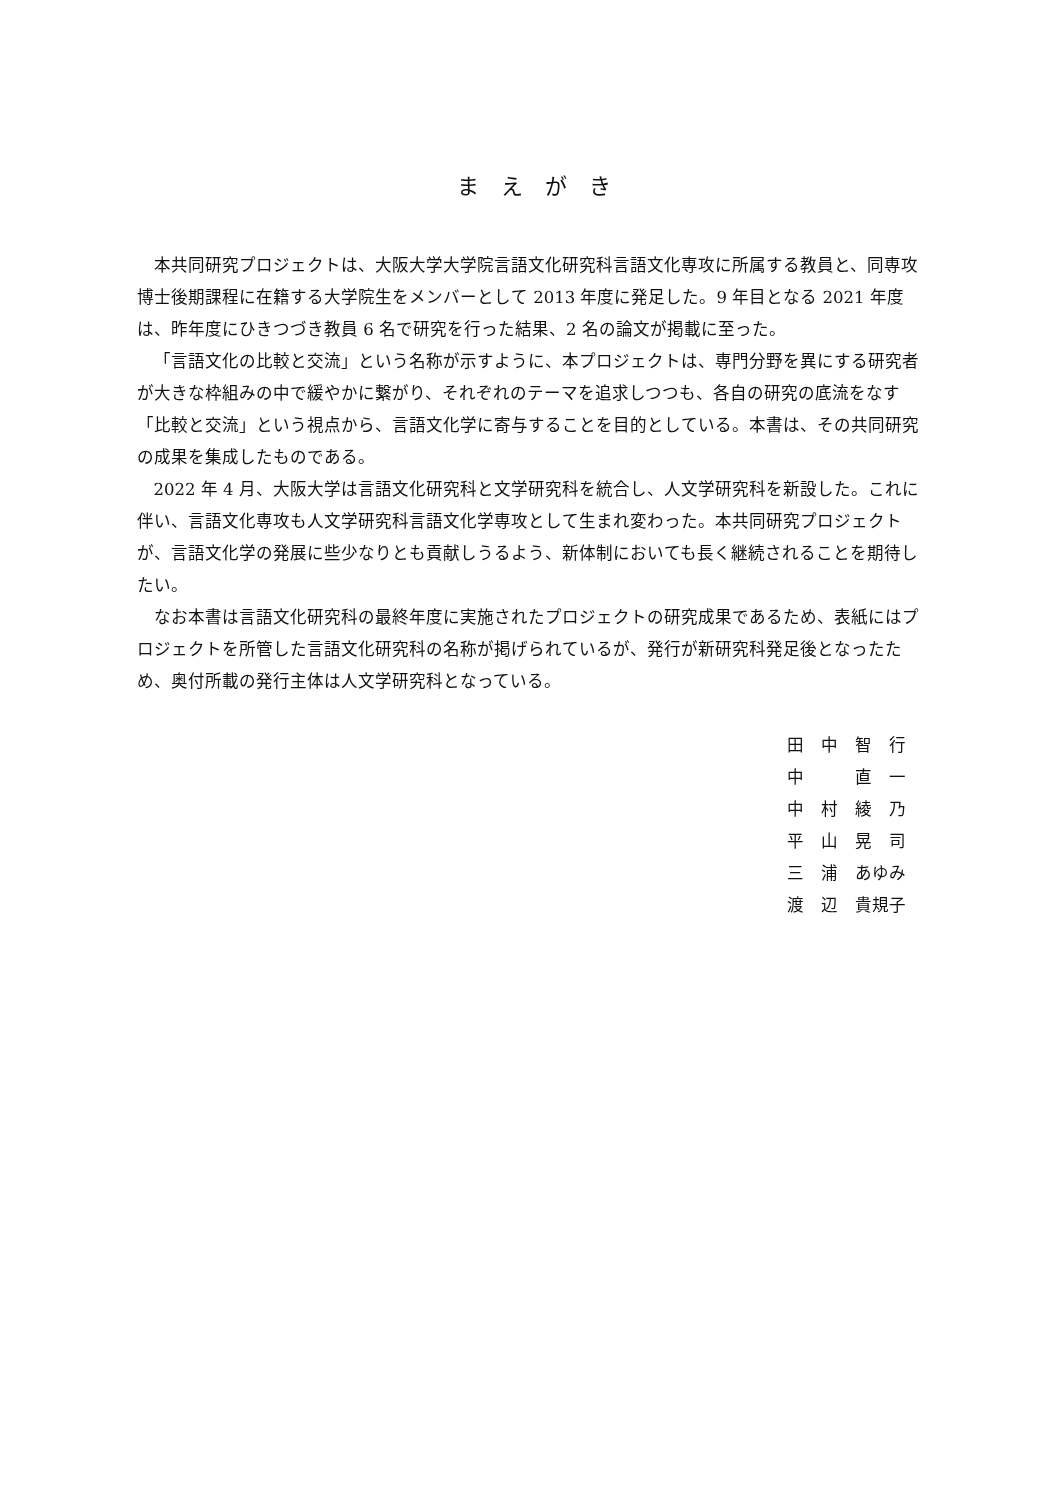ま　え　が　き
本共同研究プロジェクトは、大阪大学大学院言語文化研究科言語文化専攻に所属する教員と、同専攻博士後期課程に在籍する大学院生をメンバーとして 2013 年度に発足した。9 年目となる 2021 年度は、昨年度にひきつづき教員 6 名で研究を行った結果、2 名の論文が掲載に至った。
「言語文化の比較と交流」という名称が示すように、本プロジェクトは、専門分野を異にする研究者が大きな枠組みの中で緩やかに繋がり、それぞれのテーマを追求しつつも、各自の研究の底流をなす「比較と交流」という視点から、言語文化学に寄与することを目的としている。本書は、その共同研究の成果を集成したものである。
2022 年 4 月、大阪大学は言語文化研究科と文学研究科を統合し、人文学研究科を新設した。これに伴い、言語文化専攻も人文学研究科言語文化学専攻として生まれ変わった。本共同研究プロジェクトが、言語文化学の発展に些少なりとも貢献しうるよう、新体制においても長く継続されることを期待したい。
なお本書は言語文化研究科の最終年度に実施されたプロジェクトの研究成果であるため、表紙にはプロジェクトを所管した言語文化研究科の名称が掲げられているが、発行が新研究科発足後となったため、奥付所載の発行主体は人文学研究科となっている。
田　中　智　行
中　　　直　一
中　村　綾　乃
平　山　晃　司
三　浦　あゆみ
渡　辺　貴規子